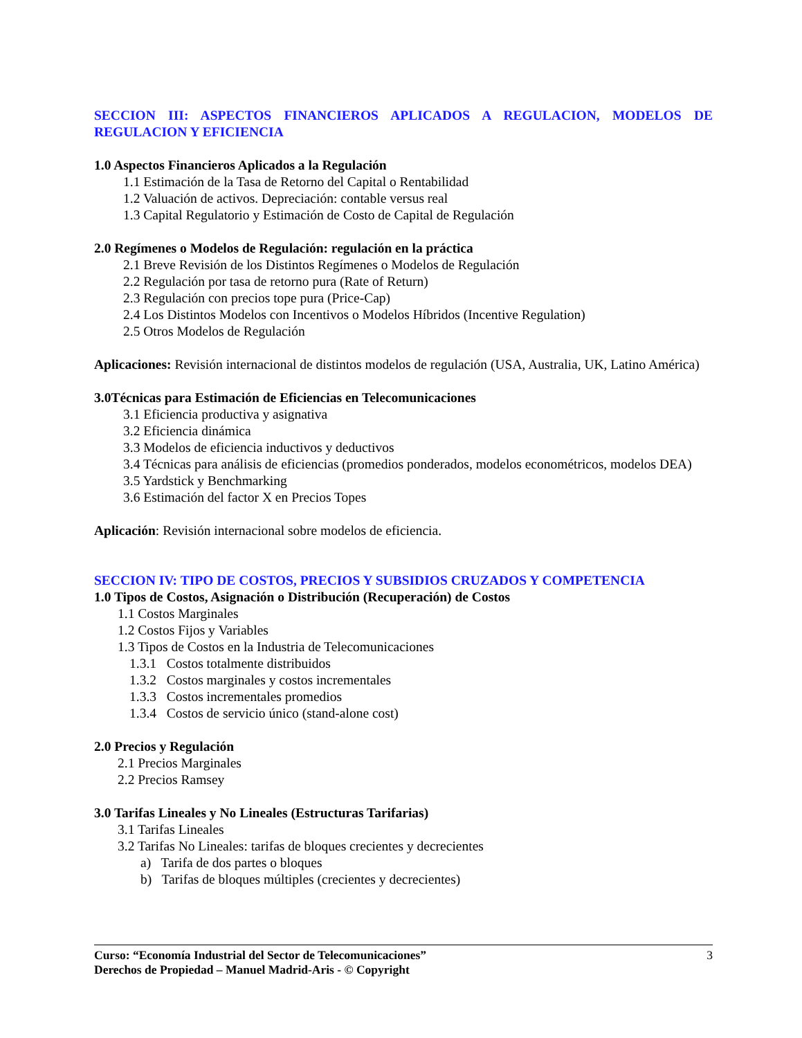SECCION III: ASPECTOS FINANCIEROS APLICADOS A REGULACION, MODELOS DE REGULACION Y EFICIENCIA
1.0 Aspectos Financieros Aplicados a la Regulación
1.1 Estimación de la Tasa de Retorno del Capital o Rentabilidad
1.2 Valuación de activos. Depreciación: contable versus real
1.3 Capital Regulatorio y Estimación de Costo de Capital de Regulación
2.0 Regímenes o Modelos de Regulación: regulación en la práctica
2.1 Breve Revisión de los Distintos Regímenes o Modelos de Regulación
2.2 Regulación por tasa de retorno pura (Rate of Return)
2.3 Regulación con precios tope pura (Price-Cap)
2.4 Los Distintos Modelos con Incentivos o Modelos Híbridos (Incentive Regulation)
2.5 Otros Modelos de Regulación
Aplicaciones: Revisión internacional de distintos modelos de regulación (USA, Australia, UK, Latino América)
3.0Técnicas para Estimación de Eficiencias en Telecomunicaciones
3.1 Eficiencia productiva y asignativa
3.2 Eficiencia dinámica
3.3 Modelos de eficiencia inductivos y deductivos
3.4 Técnicas para análisis de eficiencias (promedios ponderados, modelos econométricos, modelos DEA)
3.5 Yardstick y Benchmarking
3.6 Estimación del factor X en Precios Topes
Aplicación: Revisión internacional sobre modelos de eficiencia.
SECCION IV: TIPO DE COSTOS, PRECIOS Y SUBSIDIOS CRUZADOS Y COMPETENCIA
1.0 Tipos de Costos, Asignación o Distribución (Recuperación) de Costos
1.1 Costos Marginales
1.2 Costos Fijos y Variables
1.3 Tipos de Costos en la Industria de Telecomunicaciones
1.3.1 Costos totalmente distribuidos
1.3.2 Costos marginales y costos incrementales
1.3.3 Costos incrementales promedios
1.3.4 Costos de servicio único (stand-alone cost)
2.0 Precios y Regulación
2.1 Precios Marginales
2.2 Precios Ramsey
3.0 Tarifas Lineales y No Lineales (Estructuras Tarifarias)
3.1 Tarifas Lineales
3.2 Tarifas No Lineales: tarifas de bloques crecientes y decrecientes
a) Tarifa de dos partes o bloques
b) Tarifas de bloques múltiples (crecientes y decrecientes)
Curso: “Economía Industrial del Sector de Telecomunicaciones”
Derechos de Propiedad – Manuel Madrid-Aris - © Copyright
3